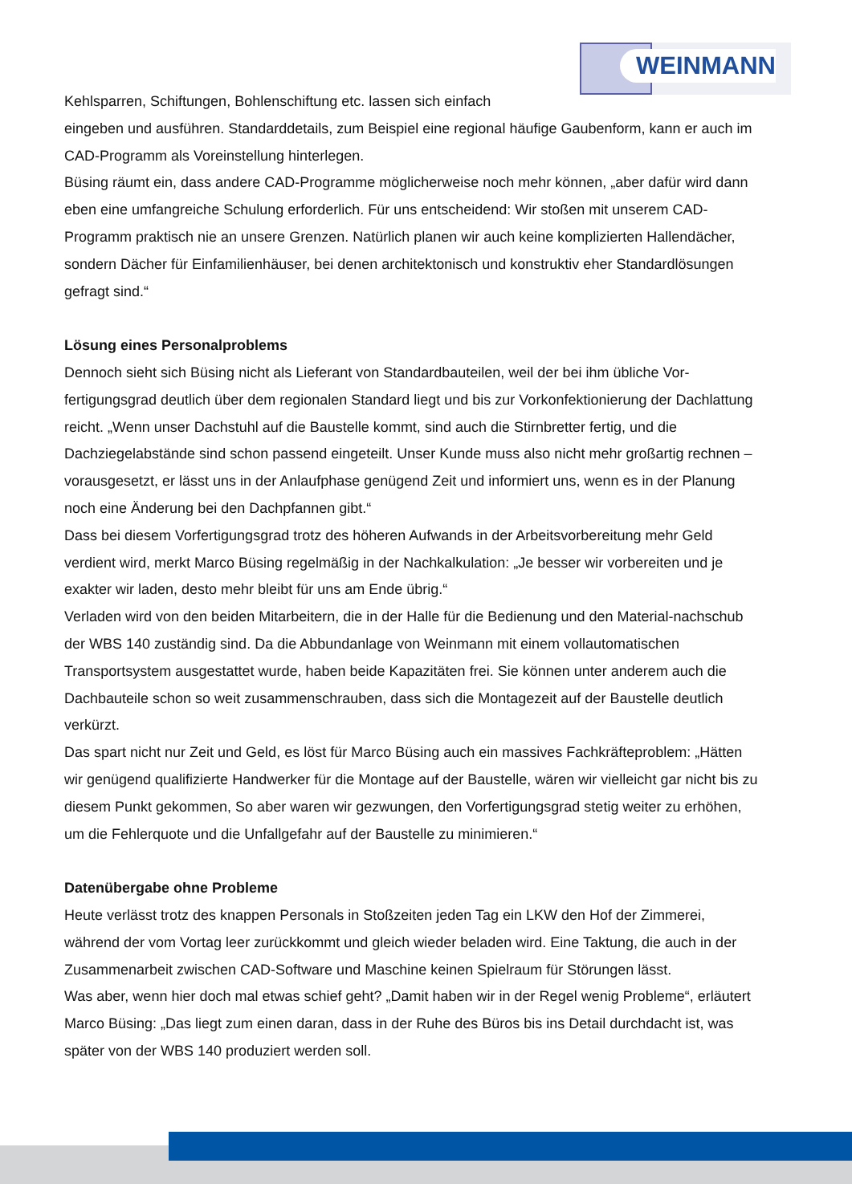WEINMANN
Kehlsparren, Schiftungen, Bohlenschiftung etc. lassen sich einfach
eingeben und ausführen. Standarddetails, zum Beispiel eine regional häufige Gaubenform, kann er auch im CAD-Programm als Voreinstellung hinterlegen.
Büsing räumt ein, dass andere CAD-Programme möglicherweise noch mehr können, „aber dafür wird dann eben eine umfangreiche Schulung erforderlich. Für uns entscheidend: Wir stoßen mit unserem CAD-Programm praktisch nie an unsere Grenzen. Natürlich planen wir auch keine komplizierten Hallendächer, sondern Dächer für Einfamilienhäuser, bei denen architektonisch und konstruktiv eher Standardlösungen gefragt sind.“
Lösung eines Personalproblems
Dennoch sieht sich Büsing nicht als Lieferant von Standardbauteilen, weil der bei ihm übliche Vor-fertigungsgrad deutlich über dem regionalen Standard liegt und bis zur Vorkonfektionierung der Dachlattung reicht. „Wenn unser Dachstuhl auf die Baustelle kommt, sind auch die Stirnbretter fertig, und die Dachziegelabstände sind schon passend eingeteilt. Unser Kunde muss also nicht mehr großartig rechnen – vorausgesetzt, er lässt uns in der Anlaufphase genügend Zeit und informiert uns, wenn es in der Planung noch eine Änderung bei den Dachpfannen gibt.“
Dass bei diesem Vorfertigungsgrad trotz des höheren Aufwands in der Arbeitsvorbereitung mehr Geld verdient wird, merkt Marco Büsing regelmäßig in der Nachkalkulation: „Je besser wir vorbereiten und je exakter wir laden, desto mehr bleibt für uns am Ende übrig.“
Verladen wird von den beiden Mitarbeitern, die in der Halle für die Bedienung und den Material-nachschub der WBS 140 zuständig sind. Da die Abbundanlage von Weinmann mit einem vollautomatischen Transportsystem ausgestattet wurde, haben beide Kapazitäten frei. Sie können unter anderem auch die Dachbauteile schon so weit zusammenschrauben, dass sich die Montagezeit auf der Baustelle deutlich verkürzt.
Das spart nicht nur Zeit und Geld, es löst für Marco Büsing auch ein massives Fachkräfteproblem: „Hätten wir genügend qualifizierte Handwerker für die Montage auf der Baustelle, wären wir vielleicht gar nicht bis zu diesem Punkt gekommen, So aber waren wir gezwungen, den Vorfertigungsgrad stetig weiter zu erhöhen, um die Fehlerquote und die Unfallgefahr auf der Baustelle zu minimieren.“
Datenübergabe ohne Probleme
Heute verlässt trotz des knappen Personals in Stoßzeiten jeden Tag ein LKW den Hof der Zimmerei, während der vom Vortag leer zurückkommt und gleich wieder beladen wird. Eine Taktung, die auch in der Zusammenarbeit zwischen CAD-Software und Maschine keinen Spielraum für Störungen lässt.
Was aber, wenn hier doch mal etwas schief geht? „Damit haben wir in der Regel wenig Probleme“, erläutert Marco Büsing: „Das liegt zum einen daran, dass in der Ruhe des Büros bis ins Detail durchdacht ist, was später von der WBS 140 produziert werden soll.